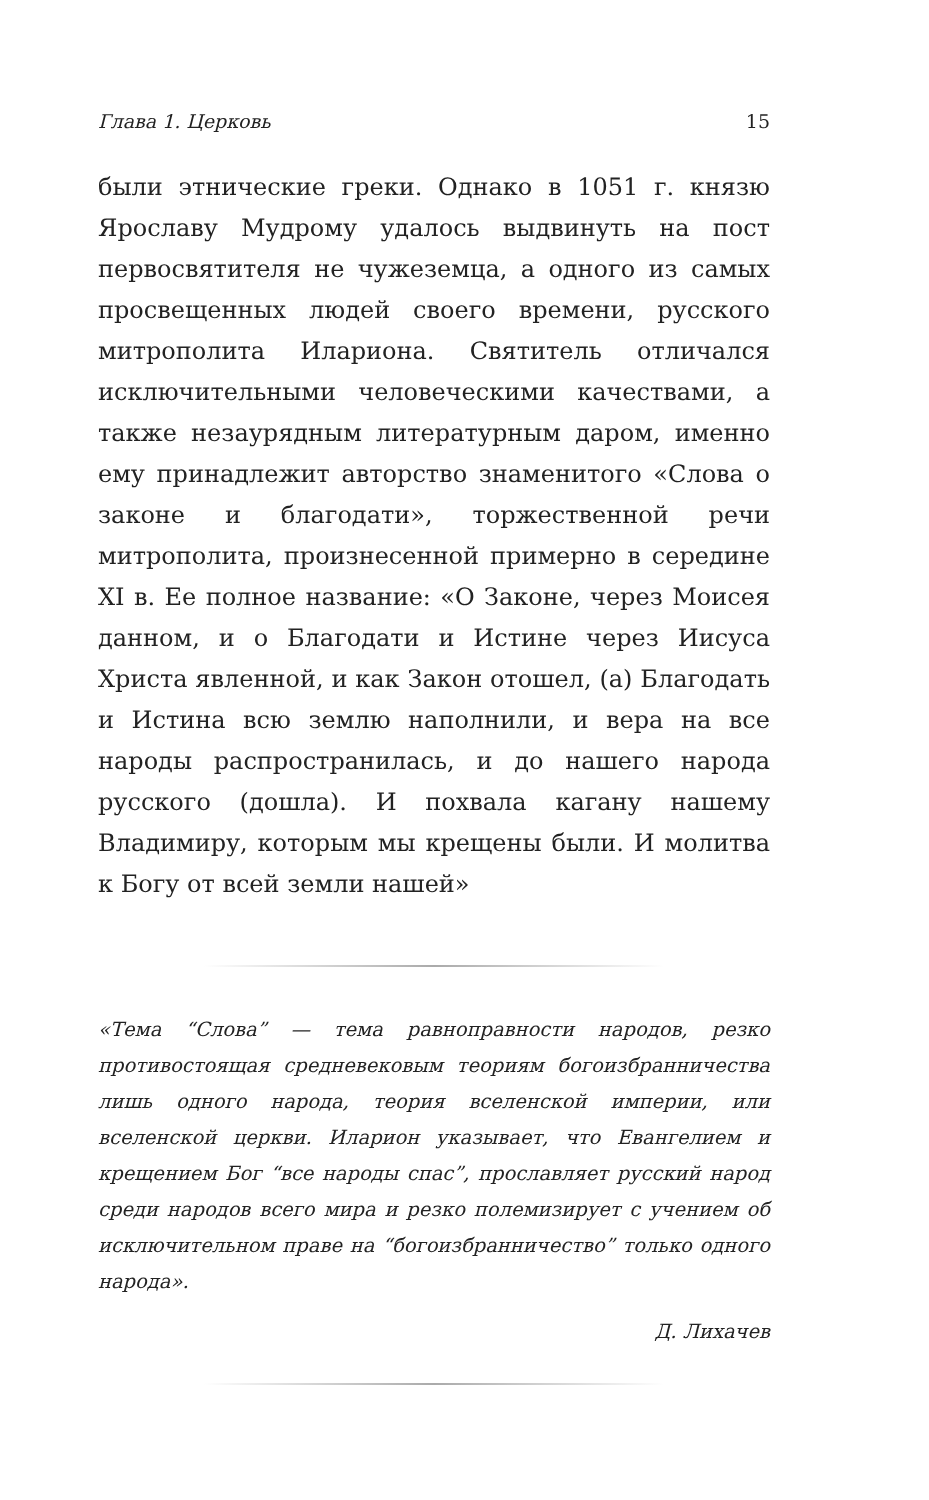Глава 1. Церковь 15
были этнические греки. Однако в 1051 г. князю Ярославу Мудрому удалось выдвинуть на пост первосвятителя не чужеземца, а одного из самых просвещенных людей своего времени, русского митрополита Илариона. Святитель отличался исключительными человеческими качествами, а также незаурядным литературным даром, именно ему принадлежит авторство знаменитого «Слова о законе и благодати», торжественной речи митрополита, произнесенной примерно в середине XI в. Ее полное название: «О Законе, через Моисея данном, и о Благодати и Истине через Иисуса Христа явленной, и как Закон отошел, (а) Благодать и Истина всю землю наполнили, и вера на все народы распространилась, и до нашего народа русского (дошла). И похвала кагану нашему Владимиру, которым мы крещены были. И молитва к Богу от всей земли нашей»
«Тема “Слова” — тема равноправности народов, резко противостоящая средневековым теориям богоизбранничества лишь одного народа, теория вселенской империи, или вселенской церкви. Иларион указывает, что Евангелием и крещением Бог “все народы спас”, прославляет русский народ среди народов всего мира и резко полемизирует с учением об исключительном праве на “богоизбранничество” только одного народа».
Д. Лихачев